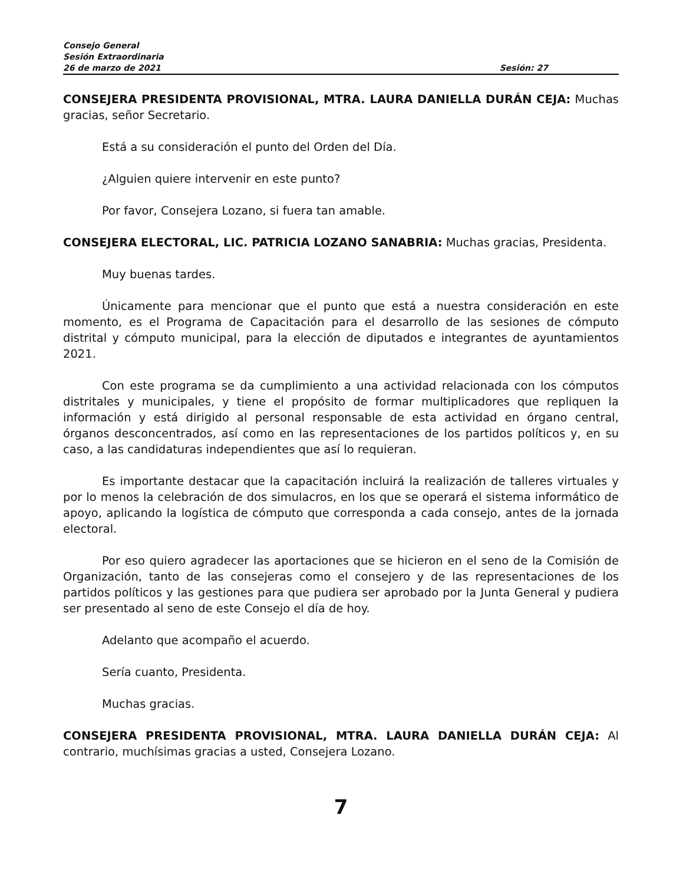Consejo General
Sesión Extraordinaria
26 de marzo de 2021 Sesión: 27
CONSEJERA PRESIDENTA PROVISIONAL, MTRA. LAURA DANIELLA DURÁN CEJA: Muchas gracias, señor Secretario.
Está a su consideración el punto del Orden del Día.
¿Alguien quiere intervenir en este punto?
Por favor, Consejera Lozano, si fuera tan amable.
CONSEJERA ELECTORAL, LIC. PATRICIA LOZANO SANABRIA: Muchas gracias, Presidenta.
Muy buenas tardes.
Únicamente para mencionar que el punto que está a nuestra consideración en este momento, es el Programa de Capacitación para el desarrollo de las sesiones de cómputo distrital y cómputo municipal, para la elección de diputados e integrantes de ayuntamientos 2021.
Con este programa se da cumplimiento a una actividad relacionada con los cómputos distritales y municipales, y tiene el propósito de formar multiplicadores que repliquen la información y está dirigido al personal responsable de esta actividad en órgano central, órganos desconcentrados, así como en las representaciones de los partidos políticos y, en su caso, a las candidaturas independientes que así lo requieran.
Es importante destacar que la capacitación incluirá la realización de talleres virtuales y por lo menos la celebración de dos simulacros, en los que se operará el sistema informático de apoyo, aplicando la logística de cómputo que corresponda a cada consejo, antes de la jornada electoral.
Por eso quiero agradecer las aportaciones que se hicieron en el seno de la Comisión de Organización, tanto de las consejeras como el consejero y de las representaciones de los partidos políticos y las gestiones para que pudiera ser aprobado por la Junta General y pudiera ser presentado al seno de este Consejo el día de hoy.
Adelanto que acompaño el acuerdo.
Sería cuanto, Presidenta.
Muchas gracias.
CONSEJERA PRESIDENTA PROVISIONAL, MTRA. LAURA DANIELLA DURÁN CEJA: Al contrario, muchísimas gracias a usted, Consejera Lozano.
7